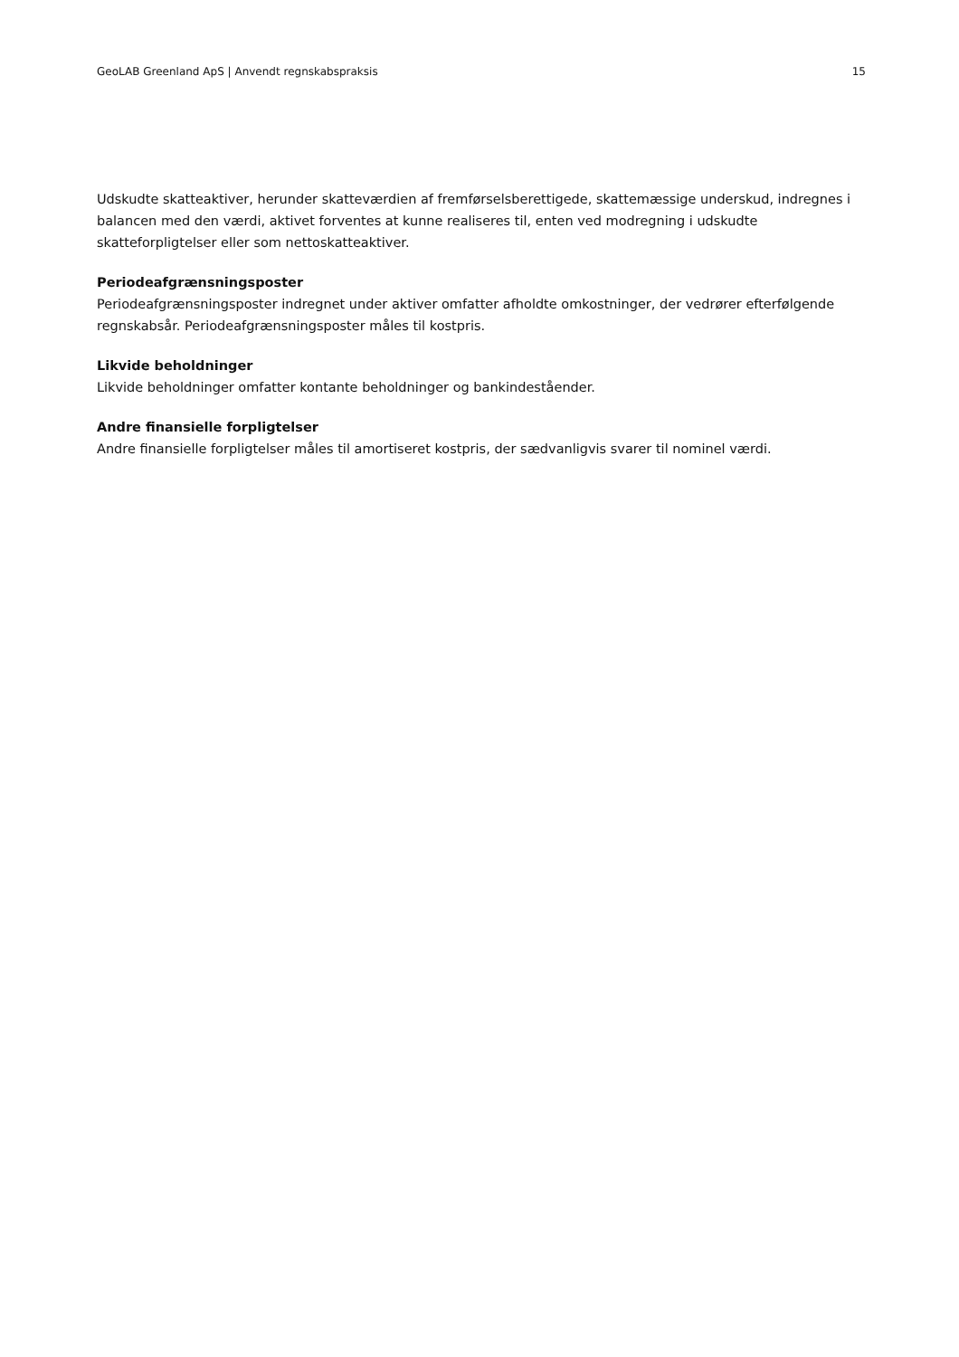GeoLAB Greenland ApS | Anvendt regnskabspraksis 15
Udskudte skatteaktiver, herunder skatteværdien af fremførselsberettigede, skattemæssige underskud, indregnes i balancen med den værdi, aktivet forventes at kunne realiseres til, enten ved modregning i udskudte skatteforpligtelser eller som nettoskatteaktiver.
Periodeafgrænsningsposter
Periodeafgrænsningsposter indregnet under aktiver omfatter afholdte omkostninger, der vedrører efterfølgende regnskabsår. Periodeafgrænsningsposter måles til kostpris.
Likvide beholdninger
Likvide beholdninger omfatter kontante beholdninger og bankindeståender.
Andre finansielle forpligtelser
Andre finansielle forpligtelser måles til amortiseret kostpris, der sædvanligvis svarer til nominel værdi.